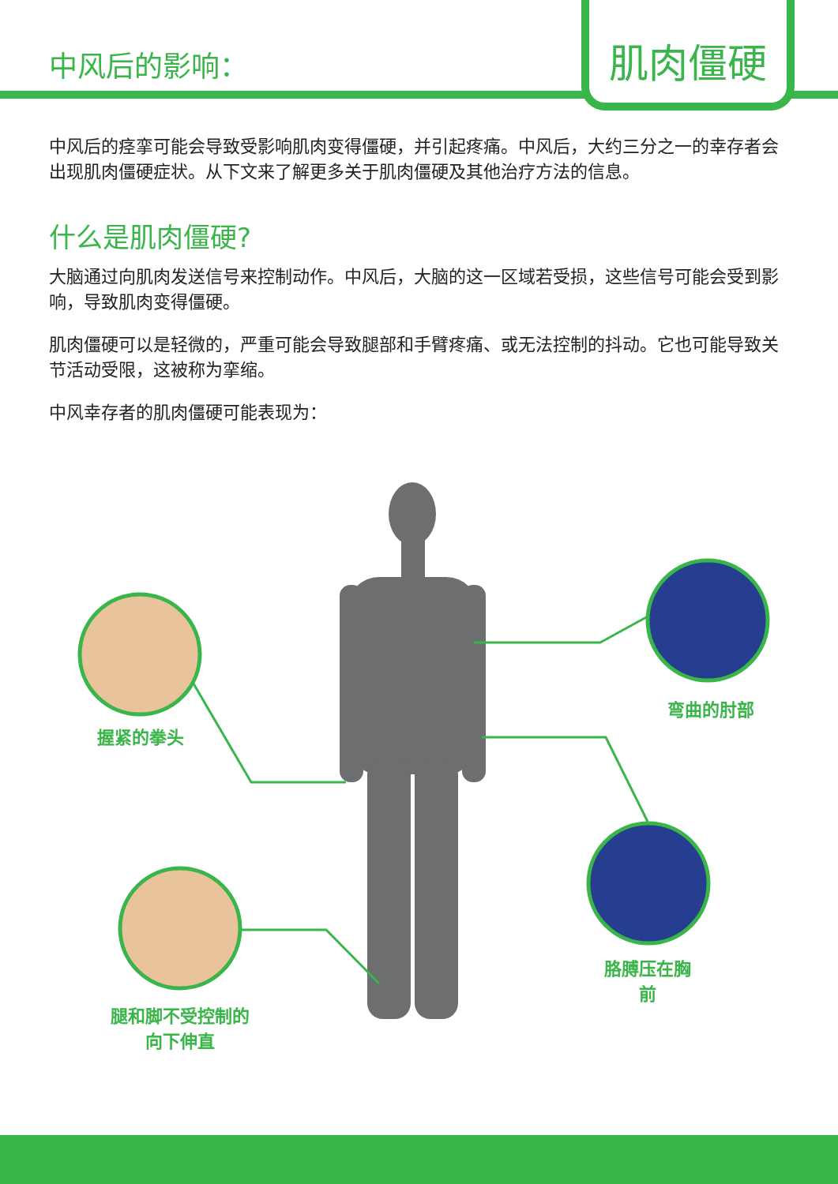中风后的影响：
肌肉僵硬
中风后的痉挛可能会导致受影响肌肉变得僵硬，并引起疼痛。中风后，大约三分之一的幸存者会出现肌肉僵硬症状。从下文来了解更多关于肌肉僵硬及其他治疗方法的信息。
什么是肌肉僵硬?
大脑通过向肌肉发送信号来控制动作。中风后，大脑的这一区域若受损，这些信号可能会受到影响，导致肌肉变得僵硬。
肌肉僵硬可以是轻微的，严重可能会导致腿部和手臂疼痛、或无法控制的抖动。它也可能导致关节活动受限，这被称为挛缩。
中风幸存者的肌肉僵硬可能表现为：
握紧的拳头
弯曲的肘部
胳膊压在胸
前
腿和脚不受控制的
向下伸直